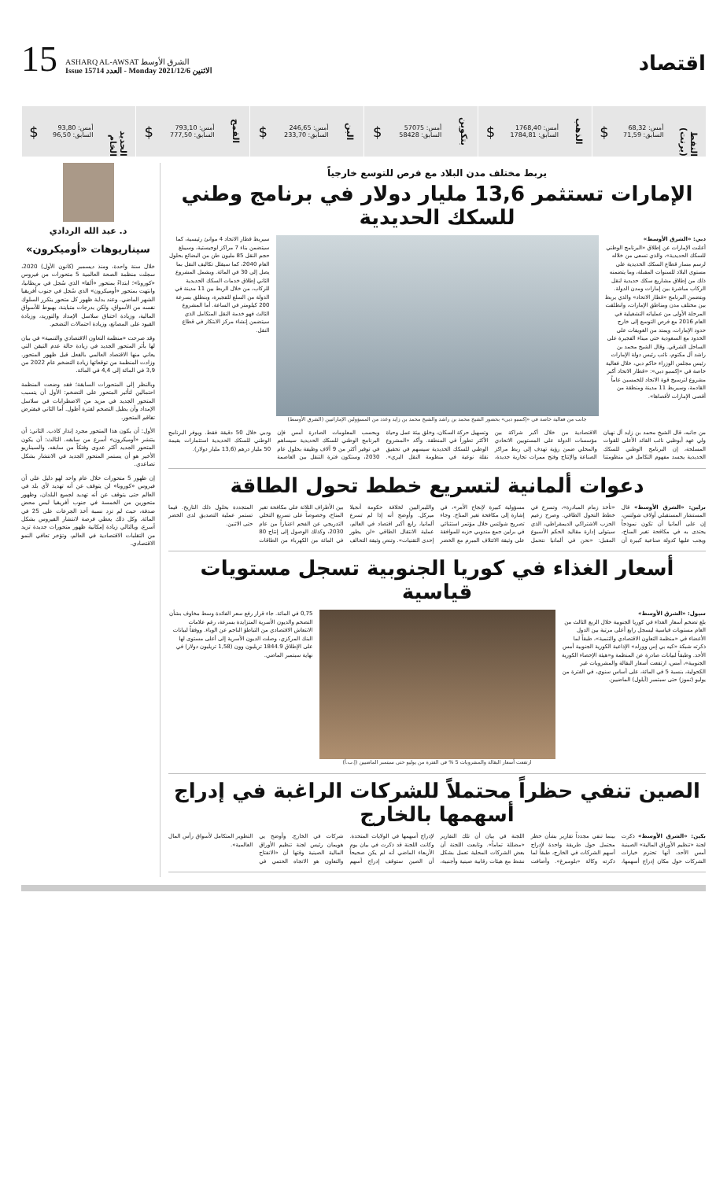اقتصاد
15
ASHARQ AL-AWSAT الشرق الأوسط
Issue 15714 العدد - Monday 2021/12/6 الاثنين
النفط (برنت) أمس: 68,32
السابق: 71,59 $
الذهب أمس: 1768,40
السابق: 1784,81 $
بتكوين أمس: 57075
السابق: 58428 $
البن أمس: 246,65
السابق: 233,70 $
القمح أمس: 793,10
السابق: 777,50 $
الحديد الخام أمس: 93,80
السابق: 96,50 $
يربط مختلف مدن البلاد مع فرص للتوسع خارجياً
الإمارات تستثمر 13,6 مليار دولار في برنامج وطني للسكك الحديدية
دبي: «الشرق الأوسط»
أعلنت الإمارات عن إطلاق «البرنامج الوطني للسكك الحديدية»، والذي تسعى من خلاله لرسم مسار قطاع السكك الحديدية على مستوى البلاد للسنوات المقبلة، وما يتضمنه ذلك من إطلاق مشاريع سكك حديدية لنقل الركاب مباشرة بين إمارات ومدن الدولة. ويتضمن البرنامج «قطار الاتحاد» والذي يربط بين مختلف مدن ومناطق الإمارات، وانطلقت المرحلة الأولى من عملياته التشغيلية في العام 2016 مع فرص التوسع إلى خارج حدود الإمارات، ويمتد من الغويفات على الحدود مع السعودية حتى ميناء الفجيرة على الساحل الشرقي. وقال الشيخ محمد بن راشد آل مكتوم، نائب رئيس دولة الإمارات رئيس مجلس الوزراء حاكم دبي، خلال فعالية خاصة في «إكسبو دبي»: «قطار الاتحاد أكبر مشروع لترسيخ قوة الاتحاد للخمسين عاماً القادمة، وسيربط 11 مدينة ومنطقة من أقصى الإمارات لأقصاها».
جانب من فعالية خاصة في «إكسبو دبي» بحضور الشيخ محمد بن راشد والشيخ محمد بن زايد وعدد من المسؤولين الإماراتيين (الشرق الأوسط)
سيربط قطار الاتحاد 4 موانئ رئيسية، كما سيتضمن بناء 7 مراكز لوجيستية، وسيبلغ حجم النقل 85 مليون طن من البضائع بحلول العام 2040، كما سيقلل تكاليف النقل بما يصل إلى 30 في المائة. ويشمل المشروع الثاني إطلاق خدمات السكك الحديدية للركاب، من خلال الربط بين 11 مدينة في الدولة من السلع للفجيرة، وبنطلق بسرعة 200 كيلومتر في الساعة. أما المشروع الثالث فهو خدمة النقل المتكامل الذي سيتضمن إنشاء مركز الابتكار في قطاع النقل.
من جانبه، قال الشيخ محمد بن زايد آل نهيان ولي عهد أبوظبي نائب القائد الأعلى للقوات المسلحة، إن البرنامج الوطني للسكك الحديدية يجسد مفهوم التكامل في منظومتنا الاقتصادية من خلال أكبر شراكة بين مؤسسات الدولة على المستويين الاتحادي والمحلي ضمن رؤية تهدف إلى ربط مراكز الصناعة والإنتاج وفتح ممرات تجارية جديدة، وتسهيل حركة السكان، وخلق بيئة عمل وحياة الأكثر تطوراً في المنطقة. وأكد «المشروع الوطني للسكك الحديدية سيسهم في تحقيق نقلة نوعية في منظومة النقل البري». وبحسب المعلومات الصادرة أمس فإن البرنامج الوطني للسكك الحديدية سيساهم في توفير أكثر من 9 آلاف وظيفة بحلول عام 2030، وستكون فترة التنقل بين العاصمة ودبي خلال 50 دقيقة فقط. ويوفر البرنامج الوطني للسكك الحديدية استثمارات بقيمة 50 مليار درهم (13,6 مليار دولار).
دعوات ألمانية لتسريع خطط تحول الطاقة
برلين: «الشرق الأوسط» قال المستشار المستقبلي أولاف شولتس، إن على ألمانيا أن تكون نموذجاً يحتذى به في مكافحة تغير المناخ، ويجب عليها كدولة صناعية كبيرة أن «تأخذ زمام المبادرة»، وتسرع في خطط التحول الطاقي. وصرح زعيم الحزب الاشتراكي الديمقراطي، الذي سيتولى إدارة مقاليد الحكم الأسبوع المقبل: «نحن في ألمانيا نتحمل مسؤولية كبيرة لإنجاح الأمر»، في إشارة إلى مكافحة تغير المناخ. وجاء تصريح شولتس خلال مؤتمر استثنائي في برلين جمع مندوبي حزبه للموافقة على وثيقة الائتلاف المبرم مع الخضر والليبراليين لخلافة حكومة أنجيلا ميركل. وأوضح أنه إذا لم تسرع ألمانيا، رابع أكبر اقتصاد في العالم، عملية الانتقال الطاقي «لن يطور إحدى التقنيات». وتنص وثيقة التحالف بين الأطراف الثلاثة على مكافحة تغير المناخ، وخصوصاً على تسريع التخلي التدريجي عن الفحم اعتباراً من عام 2030، وكذلك الوصول إلى إنتاج 80 في المائة من الكهرباء من الطاقات المتجددة بحلول ذلك التاريخ. فيما تستمر عملية التصديق لدى الخضر حتى الاثنين.
أسعار الغذاء في كوريا الجنوبية تسجل مستويات قياسية
سيول: «الشرق الأوسط»
بلغ تضخم أسعار الغذاء في كوريا الجنوبية خلال الربع الثالث من العام مستويات قياسية ليسجل رابع أعلى مرتبة بين الدول الأعضاء في «منظمة التعاون الاقتصادي والتنمية»، طبقاً لما ذكرته شبكة «كيه بي إس وورلد» الإذاعية الكورية الجنوبية أمس الأحد. وطبقاً لبيانات صادرة عن المنظمة و«هيئة الإحصاء الكورية الجنوبية»، أمس، ارتفعت أسعار البقالة والمشروبات غير الكحولية، بنسبة 5 في المائة، على أساس سنوي، في الفترة من يوليو (تموز) حتى سبتمبر (أيلول) الماضيين.
ارتفعت أسعار البقالة والمشروبات 5 % في الفترة من يوليو حتى سبتمبر الماضيين (إ.ب.أ)
0,75 في المائة. جاء قرار رفع سعر الفائدة وسط مخاوف بشأن التضخم والديون الأسرية المتزايدة بسرعة، رغم علامات الانتعاش الاقتصادي من التباطؤ الناجم عن الوباء. ووفقاً لبيانات البنك المركزي، وصلت الديون الأسرية إلى أعلى مستوى لها على الإطلاق 1844.9 تريليون وون (1,58 تريليون دولار) في نهاية سبتمبر الماضي.
الصين تنفي حظراً محتملاً للشركات الراغبة في إدراج أسهمها بالخارج
بكين: «الشرق الأوسط» ذكرت لجنة «تنظيم الأوراق المالية» الصينية أمس الأحد، أنها تحترم خيارات الشركات حول مكان إدراج أسهمها، بينما تنفي مجدداً تقارير بشأن حظر محتمل حول طريقة واحدة لإدراج أسهم الشركات في الخارج، طبقاً لما ذكرته وكالة «بلومبرغ». وأضافت اللجنة في بيان أن تلك التقارير «مضللة تماماً». وتابعت اللجنة أن بعض الشركات المحلية تعمل بشكل نشط مع هيئات رقابية صينية وأجنبية، لإدراج أسهمها في الولايات المتحدة. وكانت اللجنة قد ذكرت في بيان يوم الأربعاء الماضي أنه لم يكن صحيحاً أن الصين ستوقف إدراج أسهم شركات في الخارج. وأوضح يي هويمان رئيس لجنة تنظيم الأوراق المالية الصينية وقتها أن «الانفتاح والتعاون هو الاتجاه الحتمي في التطوير المتكامل لأسواق رأس المال العالمية».
د. عبد الله الردادي
سيناريوهات «أوميكرون»
خلال سنة واحدة، ومنذ ديسمبر (كانون الأول) 2020، سجلت منظمة الصحة العالمية 5 متحورات من فيروس «كورونا»؛ ابتداءً بمتحور «ألفا» الذي سُجل في بريطانيا، وانتهت بمتحور «أوميكرون» الذي سُجل في جنوب أفريقيا الشهر الماضي. وعند بداية ظهور كل متحور يتكرر السلوك نفسه من الأسواق، ولكن بدرجات متباينة، بهبوط للأسواق المالية، وزيادة اختناق سلاسل الإمداد والتوريد، وزيادة القيود على المصانع، وزيادة احتمالات التضخم.
وقد صرحت «منظمة التعاون الاقتصادي والتنمية» في بيان لها بأثر المتحور الجديد في زيادة حالة عدم التيقن التي يعاني منها الاقتصاد العالمي بالفعل قبل ظهور المتحور. وزادت المنظمة من توقعاتها زيادة التضخم عام 2022 من 3,9 في المائة إلى 4,4 في المائة.
وبالنظر إلى المتحورات السابقة؛ فقد وضعت المنظمة احتمالين لتأثير المتحور على التضخم: الأول أن يتسبب المتحور الجديد في مزيد من الاضطرابات في سلاسل الإمداد وأن يطيل التضخم لفترة أطول. أما الثاني فيفترض تفاقم المتحور.
الأول: أن يكون هذا المتحور مجرد إنذار كاذب. الثاني: أن ينتشر «أوميكرون» أسرع من سابقه. الثالث: أن يكون المتحور الجديد أكثر عدوى وفتكاً من سابقه. والسيناريو الأخير هو أن يستمر المتحور الجديد في الانتشار بشكل تصاعدي.
إن ظهور 5 متحورات خلال عام واحد لهو دليل على أن فيروس «كورونا» لن يتوقف عن أنه تهديد لأي بلد في العالم حتى يتوقف عن أنه تهديد لجميع البلدان، وظهور متحورين من الخمسة في جنوب أفريقيا ليس محض صدفة، حيث لم تزد نسبة أخذ الجرعات على 25 في المائة. وكل ذلك يعطي فرصة لانتشار الفيروس بشكل أسرع، وبالتالي زيادة إمكانية ظهور متحورات جديدة تزيد من التقلبات الاقتصادية في العالم، وتؤخر تعافي النمو الاقتصادي.